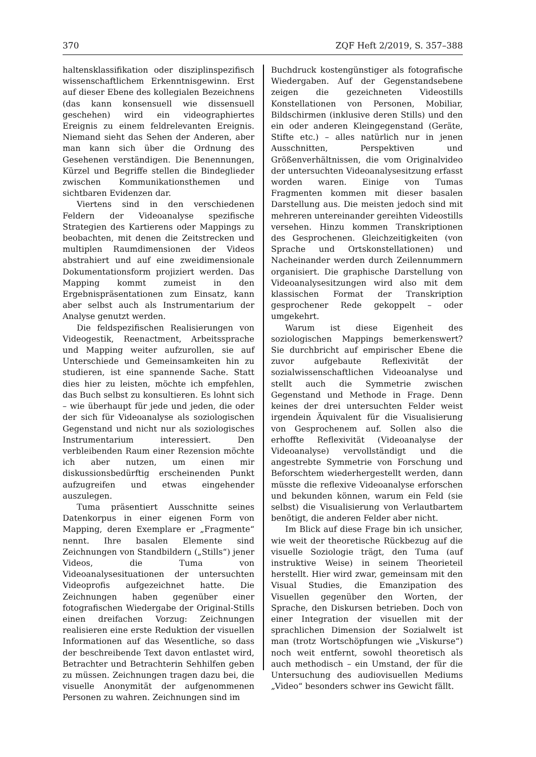370 ZQF Heft 2/2019, S. 357–388
haltensklassifikation oder disziplinspezifisch wissenschaftlichem Erkenntnisgewinn. Erst auf dieser Ebene des kollegialen Bezeichnens (das kann konsensuell wie dissensuell geschehen) wird ein videographiertes Ereignis zu einem feldrelevanten Ereignis. Niemand sieht das Sehen der Anderen, aber man kann sich über die Ordnung des Gesehenen verständigen. Die Benennungen, Kürzel und Begriffe stellen die Bindeglieder zwischen Kommunikationsthemen und sichtbaren Evidenzen dar.
Viertens sind in den verschiedenen Feldern der Videoanalyse spezifische Strategien des Kartierens oder Mappings zu beobachten, mit denen die Zeitstrecken und multiplen Raumdimensionen der Videos abstrahiert und auf eine zweidimensionale Dokumentationsform projiziert werden. Das Mapping kommt zumeist in den Ergebnispräsentationen zum Einsatz, kann aber selbst auch als Instrumentarium der Analyse genutzt werden.
Die feldspezifischen Realisierungen von Videogestik, Reenactment, Arbeitssprache und Mapping weiter aufzurollen, sie auf Unterschiede und Gemeinsamkeiten hin zu studieren, ist eine spannende Sache. Statt dies hier zu leisten, möchte ich empfehlen, das Buch selbst zu konsultieren. Es lohnt sich – wie überhaupt für jede und jeden, die oder der sich für Videoanalyse als soziologischen Gegenstand und nicht nur als soziologisches Instrumentarium interessiert. Den verbleibenden Raum einer Rezension möchte ich aber nutzen, um einen mir diskussionsbedürftig erscheinenden Punkt aufzugreifen und etwas eingehender auszulegen.
Tuma präsentiert Ausschnitte seines Datenkorpus in einer eigenen Form von Mapping, deren Exemplare er „Fragmente“ nennt. Ihre basalen Elemente sind Zeichnungen von Standbildern („Stills“) jener Videos, die Tuma von Videoanalysesituationen der untersuchten Videoprofis aufgezeichnet hatte. Die Zeichnungen haben gegenüber einer fotografischen Wiedergabe der Original-Stills einen dreifachen Vorzug: Zeichnungen realisieren eine erste Reduktion der visuellen Informationen auf das Wesentliche, so dass der beschreibende Text davon entlastet wird, Betrachter und Betrachterin Sehhilfen geben zu müssen. Zeichnungen tragen dazu bei, die visuelle Anonymität der aufgenommenen Personen zu wahren. Zeichnungen sind im
Buchdruck kostengünstiger als fotografische Wiedergaben. Auf der Gegenstandsebene zeigen die gezeichneten Videostills Konstellationen von Personen, Mobiliar, Bildschirmen (inklusive deren Stills) und den ein oder anderen Kleingegenstand (Geräte, Stifte etc.) – alles natürlich nur in jenen Ausschnitten, Perspektiven und Größenverhältnissen, die vom Originalvideo der untersuchten Videoanalysesitzung erfasst worden waren. Einige von Tumas Fragmenten kommen mit dieser basalen Darstellung aus. Die meisten jedoch sind mit mehreren untereinander gereihten Videostills versehen. Hinzu kommen Transkriptionen des Gesprochenen. Gleichzeitigkeiten (von Sprache und Ortskonstellationen) und Nacheinander werden durch Zeilennummern organisiert. Die graphische Darstellung von Videoanalysesitzungen wird also mit dem klassischen Format der Transkription gesprochener Rede gekoppelt – oder umgekehrt.
Warum ist diese Eigenheit des soziologischen Mappings bemerkenswert? Sie durchbricht auf empirischer Ebene die zuvor aufgebaute Reflexivität der sozialwissenschaftlichen Videoanalyse und stellt auch die Symmetrie zwischen Gegenstand und Methode in Frage. Denn keines der drei untersuchten Felder weist irgendein Äquivalent für die Visualisierung von Gesprochenem auf. Sollen also die erhoffte Reflexivität (Videoanalyse der Videoanalyse) vervollständigt und die angestrebte Symmetrie von Forschung und Beforschtem wiederhergestellt werden, dann müsste die reflexive Videoanalyse erforschen und bekunden können, warum ein Feld (sie selbst) die Visualisierung von Verlautbartem benötigt, die anderen Felder aber nicht.
Im Blick auf diese Frage bin ich unsicher, wie weit der theoretische Rückbezug auf die visuelle Soziologie trägt, den Tuma (auf instruktive Weise) in seinem Theorieteil herstellt. Hier wird zwar, gemeinsam mit den Visual Studies, die Emanzipation des Visuellen gegenüber den Worten, der Sprache, den Diskursen betrieben. Doch von einer Integration der visuellen mit der sprachlichen Dimension der Sozialwelt ist man (trotz Wortschöpfungen wie „Viskurse“) noch weit entfernt, sowohl theoretisch als auch methodisch – ein Umstand, der für die Untersuchung des audiovisuellen Mediums „Video“ besonders schwer ins Gewicht fällt.